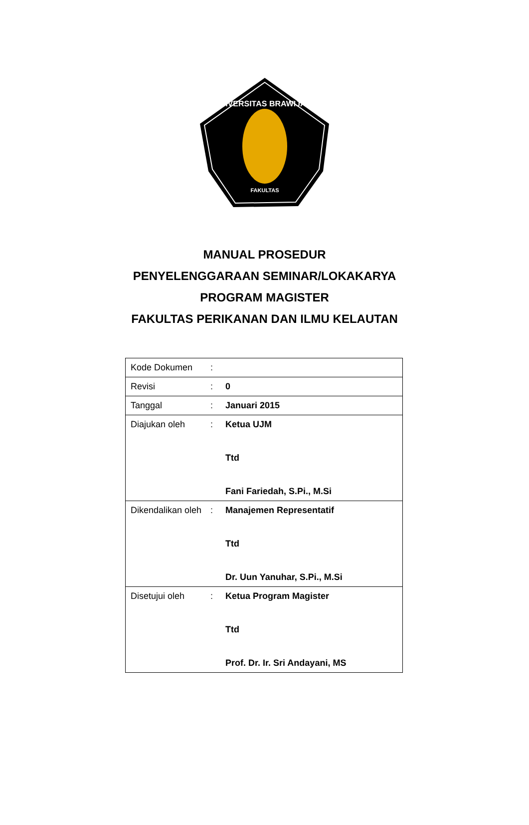UNIVERSITAS BRAWIJAYA
FAKULTAS
MANUAL PROSEDUR
PENYELENGGARAAN SEMINAR/LOKAKARYA
PROGRAM MAGISTER
FAKULTAS PERIKANAN DAN ILMU KELAUTAN
| Kode Dokumen | : | |
| Revisi | : | 0 |
| Tanggal | : | Januari 2015 |
| Diajukan oleh | : | Ketua UJM Ttd Fani Fariedah, S.Pi., M.Si |
| Dikendalikan oleh | : | Manajemen Representatif Ttd Dr. Uun Yanuhar, S.Pi., M.Si |
| Disetujui oleh | : | Ketua Program Magister Ttd Prof. Dr. Ir. Sri Andayani, MS |